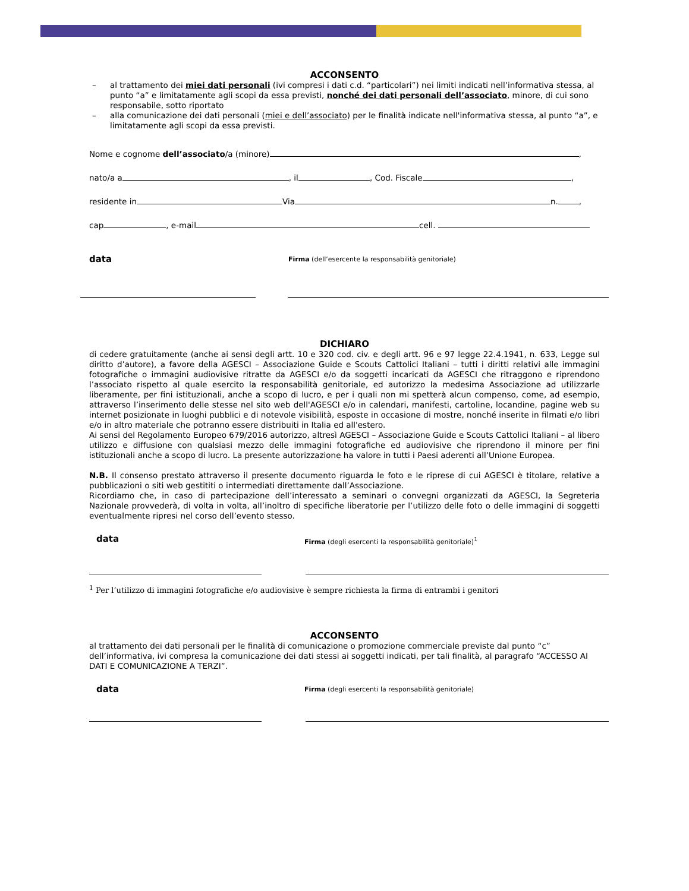ACCONSENTO
– al trattamento dei miei dati personali (ivi compresi i dati c.d. “particolari”) nei limiti indicati nell’informativa stessa, al punto “a” e limitatamente agli scopi da essa previsti, nonché dei dati personali dell’associato, minore, di cui sono responsabile, sotto riportato
– alla comunicazione dei dati personali (miei e dell’associato) per le finalità indicate nell'informativa stessa, al punto “a”, e limitatamente agli scopi da essa previsti.
Nome e cognome dell’associato/a (minore) ,
nato/a a , il , Cod. Fiscale ,
residente in Via n. ,
cap , e-mail cell.
data Firma (dell’esercente la responsabilità genitoriale)
DICHIARO
di cedere gratuitamente (anche ai sensi degli artt. 10 e 320 cod. civ. e degli artt. 96 e 97 legge 22.4.1941, n. 633, Legge sul diritto d’autore), a favore della AGESCI – Associazione Guide e Scouts Cattolici Italiani – tutti i diritti relativi alle immagini fotografiche o immagini audiovisive ritratte da AGESCI e/o da soggetti incaricati da AGESCI che ritraggono e riprendono l’associato rispetto al quale esercito la responsabilità genitoriale, ed autorizzo la medesima Associazione ad utilizzarle liberamente, per fini istituzionali, anche a scopo di lucro, e per i quali non mi spetterà alcun compenso, come, ad esempio, attraverso l’inserimento delle stesse nel sito web dell'AGESCI e/o in calendari, manifesti, cartoline, locandine, pagine web su internet posizionate in luoghi pubblici e di notevole visibilità, esposte in occasione di mostre, nonché inserite in filmati e/o libri e/o in altro materiale che potranno essere distribuiti in Italia ed all'estero.
Ai sensi del Regolamento Europeo 679/2016 autorizzo, altresì AGESCI – Associazione Guide e Scouts Cattolici Italiani – al libero utilizzo e diffusione con qualsiasi mezzo delle immagini fotografiche ed audiovisive che riprendono il minore per fini istituzionali anche a scopo di lucro. La presente autorizzazione ha valore in tutti i Paesi aderenti all’Unione Europea.
N.B. Il consenso prestato attraverso il presente documento riguarda le foto e le riprese di cui AGESCI è titolare, relative a pubblicazioni o siti web gestititi o intermediati direttamente dall’Associazione.
Ricordiamo che, in caso di partecipazione dell’interessato a seminari o convegni organizzati da AGESCI, la Segreteria Nazionale provvederà, di volta in volta, all’inoltro di specifiche liberatorie per l’utilizzo delle foto o delle immagini di soggetti eventualmente ripresi nel corso dell’evento stesso.
data Firma (degli esercenti la responsabilità genitoriale)<sup>1</sup>
<sup>1</sup> Per l’utilizzo di immagini fotografiche e/o audiovisive è sempre richiesta la firma di entrambi i genitori
ACCONSENTO
al trattamento dei dati personali per le finalità di comunicazione o promozione commerciale previste dal punto “c” dell’informativa, ivi compresa la comunicazione dei dati stessi ai soggetti indicati, per tali finalità, al paragrafo “ACCESSO AI DATI E COMUNICAZIONE A TERZI”.
data Firma (degli esercenti la responsabilità genitoriale)